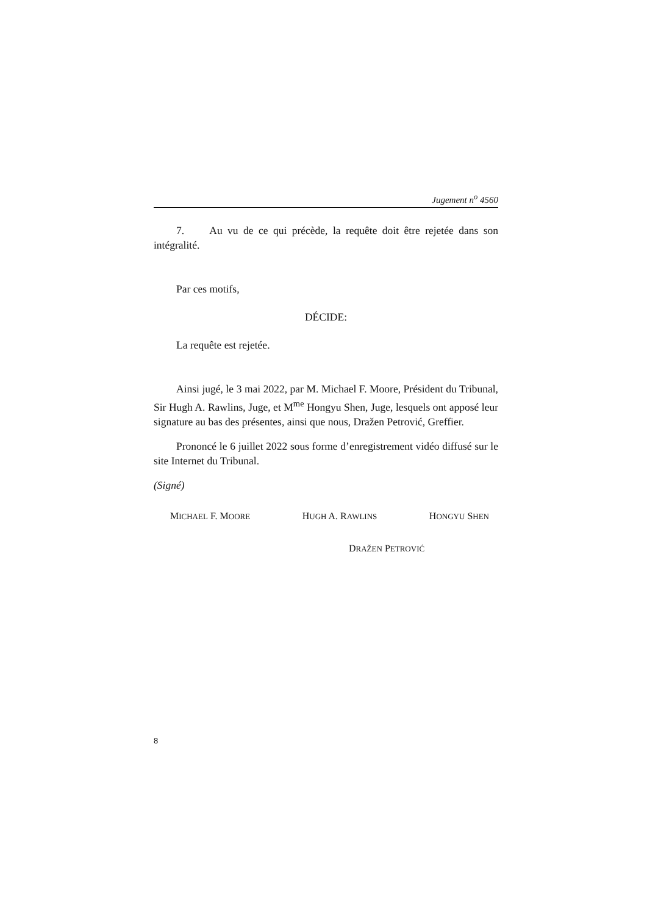Jugement n<sup>o</sup> 4560
7. Au vu de ce qui précède, la requête doit être rejetée dans son intégralité.
Par ces motifs,
DÉCIDE:
La requête est rejetée.
Ainsi jugé, le 3 mai 2022, par M. Michael F. Moore, Président du Tribunal, Sir Hugh A. Rawlins, Juge, et M<sup>me</sup> Hongyu Shen, Juge, lesquels ont apposé leur signature au bas des présentes, ainsi que nous, Dražen Petrović, Greffier.
Prononcé le 6 juillet 2022 sous forme d’enregistrement vidéo diffusé sur le site Internet du Tribunal.
(Signé)
MICHAEL F. MOORE HUGH A. RAWLINS HONGYU SHEN
DRAŽEN PETROVIĆ
8